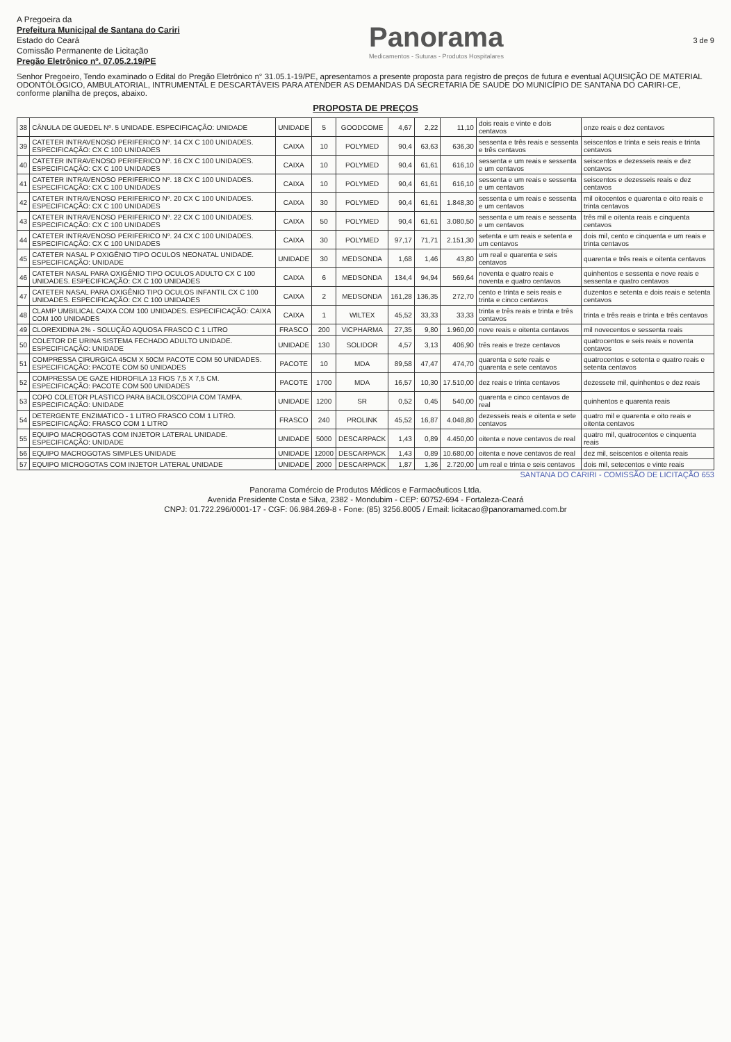A Pregoeira da
Prefeitura Municipal de Santana do Cariri
Estado do Ceará
Comissão Permanente de Licitação
Pregão Eletrônico nº. 07.05.2.19/PE
Panorama
Medicamentos - Suturas - Produtos Hospitalares
3 de 9
Senhor Pregoeiro, Tendo examinado o Edital do Pregão Eletrônico n° 31.05.1-19/PE, apresentamos a presente proposta para registro de preços de futura e eventual AQUISIÇÃO DE MATERIAL ODONTÓLOGICO, AMBULATORIAL, INTRUMENTAL E DESCARTÁVEIS PARA ATENDER AS DEMANDAS DA SECRETARIA DE SAUDE DO MUNICÍPIO DE SANTANA DO CARIRI-CE, conforme planilha de preços, abaixo.
PROPOSTA DE PREÇOS
| 38 | CÂNULA DE GUEDEL Nº. 5 UNIDADE. ESPECIFICAÇÃO: UNIDADE | UNIDADE | 5 | GOODCOME | 4,67 | 2,22 | 11,10 | dois reais e vinte e dois centavos | onze reais e dez centavos |
| 39 | CATETER INTRAVENOSO PERIFERICO Nº. 14 CX C 100 UNIDADES. ESPECIFICAÇÃO: CX C 100 UNIDADES | CAIXA | 10 | POLYMED | 90,4 | 63,63 | 636,30 | sessenta e três reais e sessenta e três centavos | seiscentos e trinta e seis reais e trinta centavos |
| 40 | CATETER INTRAVENOSO PERIFERICO Nº. 16 CX C 100 UNIDADES. ESPECIFICAÇÃO: CX C 100 UNIDADES | CAIXA | 10 | POLYMED | 90,4 | 61,61 | 616,10 | sessenta e um reais e sessenta e um centavos | seiscentos e dezesseis reais e dez centavos |
| 41 | CATETER INTRAVENOSO PERIFERICO Nº. 18 CX C 100 UNIDADES. ESPECIFICAÇÃO: CX C 100 UNIDADES | CAIXA | 10 | POLYMED | 90,4 | 61,61 | 616,10 | sessenta e um reais e sessenta e um centavos | seiscentos e dezesseis reais e dez centavos |
| 42 | CATETER INTRAVENOSO PERIFERICO Nº. 20 CX C 100 UNIDADES. ESPECIFICAÇÃO: CX C 100 UNIDADES | CAIXA | 30 | POLYMED | 90,4 | 61,61 | 1.848,30 | sessenta e um reais e sessenta e um centavos | mil oitocentos e quarenta e oito reais e trinta centavos |
| 43 | CATETER INTRAVENOSO PERIFERICO Nº. 22 CX C 100 UNIDADES. ESPECIFICAÇÃO: CX C 100 UNIDADES | CAIXA | 50 | POLYMED | 90,4 | 61,61 | 3.080,50 | sessenta e um reais e sessenta e um centavos | três mil e oitenta reais e cinquenta centavos |
| 44 | CATETER INTRAVENOSO PERIFERICO Nº. 24 CX C 100 UNIDADES. ESPECIFICAÇÃO: CX C 100 UNIDADES | CAIXA | 30 | POLYMED | 97,17 | 71,71 | 2.151,30 | setenta e um reais e setenta e um centavos | dois mil, cento e cinquenta e um reais e trinta centavos |
| 45 | CATETER NASAL P OXIGÊNIO TIPO OCULOS NEONATAL UNIDADE. ESPECIFICAÇÃO: UNIDADE | UNIDADE | 30 | MEDSONDA | 1,68 | 1,46 | 43,80 | um real e quarenta e seis centavos | quarenta e três reais e oitenta centavos |
| 46 | CATETER NASAL PARA OXIGÊNIO TIPO OCULOS ADULTO CX C 100 UNIDADES. ESPECIFICAÇÃO: CX C 100 UNIDADES | CAIXA | 6 | MEDSONDA | 134,4 | 94,94 | 569,64 | noventa e quatro reais e noventa e quatro centavos | quinhentos e sessenta e nove reais e sessenta e quatro centavos |
| 47 | CATETER NASAL PARA OXIGÊNIO TIPO OCULOS INFANTIL CX C 100 UNIDADES. ESPECIFICAÇÃO: CX C 100 UNIDADES | CAIXA | 2 | MEDSONDA | 161,28 | 136,35 | 272,70 | cento e trinta e seis reais e trinta e cinco centavos | duzentos e setenta e dois reais e setenta centavos |
| 48 | CLAMP UMBILICAL CAIXA COM 100 UNIDADES. ESPECIFICAÇÃO: CAIXA COM 100 UNIDADES | CAIXA | 1 | WILTEX | 45,52 | 33,33 | 33,33 | trinta e três reais e trinta e três centavos | trinta e três reais e trinta e três centavos |
| 49 | CLOREXIDINA 2% - SOLUÇÃO AQUOSA FRASCO C 1 LITRO | FRASCO | 200 | VICPHARMA | 27,35 | 9,80 | 1.960,00 | nove reais e oitenta centavos | mil novecentos e sessenta reais |
| 50 | COLETOR DE URINA SISTEMA FECHADO ADULTO UNIDADE. ESPECIFICAÇÃO: UNIDADE | UNIDADE | 130 | SOLIDOR | 4,57 | 3,13 | 406,90 | três reais e treze centavos | quatrocentos e seis reais e noventa centavos |
| 51 | COMPRESSA CIRURGICA 45CM X 50CM PACOTE COM 50 UNIDADES. ESPECIFICAÇÃO: PACOTE COM 50 UNIDADES | PACOTE | 10 | MDA | 89,58 | 47,47 | 474,70 | quarenta e sete reais e quarenta e sete centavos | quatrocentos e setenta e quatro reais e setenta centavos |
| 52 | COMPRESSA DE GAZE HIDROFILA 13 FIOS 7,5 X 7,5 CM. ESPECIFICAÇÃO: PACOTE COM 500 UNIDADES | PACOTE | 1700 | MDA | 16,57 | 10,30 | 17.510,00 | dez reais e trinta centavos | dezessete mil, quinhentos e dez reais |
| 53 | COPO COLETOR PLASTICO PARA BACILOSCOPIA COM TAMPA. ESPECIFICAÇÃO: UNIDADE | UNIDADE | 1200 | SR | 0,52 | 0,45 | 540,00 | quarenta e cinco centavos de real | quinhentos e quarenta reais |
| 54 | DETERGENTE ENZIMATICO - 1 LITRO FRASCO COM 1 LITRO. ESPECIFICAÇÃO: FRASCO COM 1 LITRO | FRASCO | 240 | PROLINK | 45,52 | 16,87 | 4.048,80 | dezesseis reais e oitenta e sete centavos | quatro mil e quarenta e oito reais e oitenta centavos |
| 55 | EQUIPO MACROGOTAS COM INJETOR LATERAL UNIDADE. ESPECIFICAÇÃO: UNIDADE | UNIDADE | 5000 | DESCARPACK | 1,43 | 0,89 | 4.450,00 | oitenta e nove centavos de real | quatro mil, quatrocentos e cinquenta reais |
| 56 | EQUIPO MACROGOTAS SIMPLES UNIDADE | UNIDADE | 12000 | DESCARPACK | 1,43 | 0,89 | 10.680,00 | oitenta e nove centavos de real | dez mil, seiscentos e oitenta reais |
| 57 | EQUIPO MICROGOTAS COM INJETOR LATERAL UNIDADE | UNIDADE | 2000 | DESCARPACK | 1,87 | 1,36 | 2.720,00 | um real e trinta e seis centavos | dois mil, setecentos e vinte reais |
SANTANA DO CARIRI - COMISSÃO DE LICITAÇÃO 653
Panorama Comércio de Produtos Médicos e Farmacêuticos Ltda.
Avenida Presidente Costa e Silva, 2382 - Mondubim - CEP: 60752-694 - Fortaleza-Ceará
CNPJ: 01.722.296/0001-17 - CGF: 06.984.269-8 - Fone: (85) 3256.8005 / Email: licitacao@panoramamed.com.br